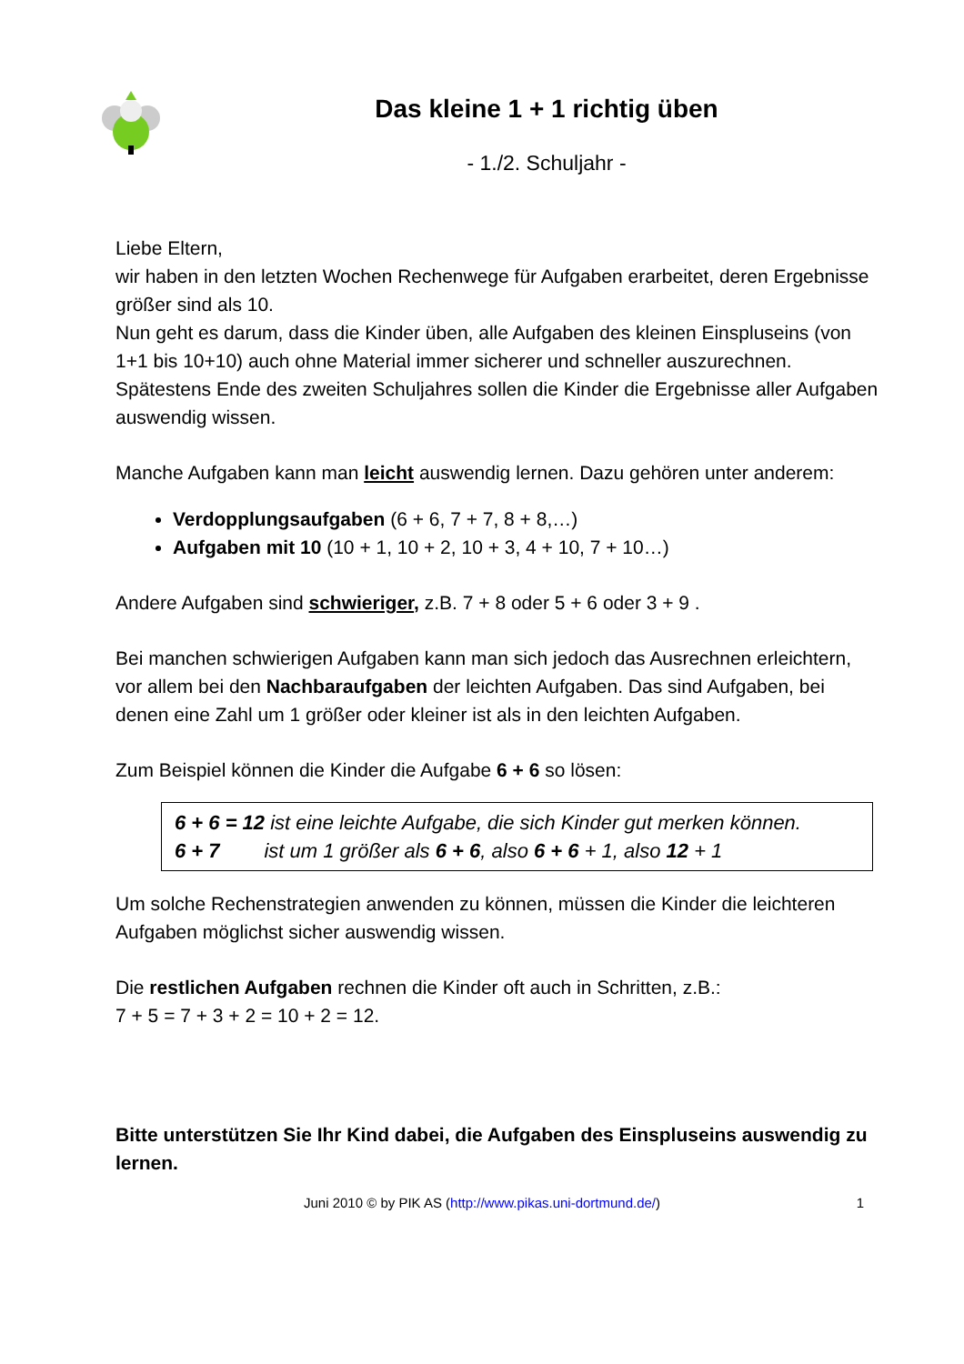Das kleine 1 + 1 richtig üben
- 1./2. Schuljahr -
Liebe Eltern,
wir haben in den letzten Wochen Rechenwege für Aufgaben erarbeitet, deren Ergebnisse größer sind als 10.
Nun geht es darum, dass die Kinder üben, alle Aufgaben des kleinen Einspluseins (von 1+1 bis 10+10) auch ohne Material immer sicherer und schneller auszurechnen. Spätestens Ende des zweiten Schuljahres sollen die Kinder die Ergebnisse aller Aufgaben auswendig wissen.
Manche Aufgaben kann man leicht auswendig lernen. Dazu gehören unter anderem:
Verdopplungsaufgaben (6 + 6, 7 + 7, 8 + 8,…)
Aufgaben mit 10 (10 + 1, 10 + 2, 10 + 3, 4 + 10, 7 + 10…)
Andere Aufgaben sind schwieriger, z.B. 7 + 8 oder 5 + 6 oder 3 + 9 .
Bei manchen schwierigen Aufgaben kann man sich jedoch das Ausrechnen erleichtern, vor allem bei den Nachbaraufgaben der leichten Aufgaben. Das sind Aufgaben, bei denen eine Zahl um 1 größer oder kleiner ist als in den leichten Aufgaben.
Zum Beispiel können die Kinder die Aufgabe 6 + 6 so lösen:
6 + 6 = 12 ist eine leichte Aufgabe, die sich Kinder gut merken können.
6 + 7 ist um 1 größer als 6 + 6, also 6 + 6 + 1, also 12 + 1
Um solche Rechenstrategien anwenden zu können, müssen die Kinder die leichteren Aufgaben möglichst sicher auswendig wissen.
Die restlichen Aufgaben rechnen die Kinder oft auch in Schritten, z.B.:
7 + 5 = 7 + 3 + 2 = 10 + 2 = 12.
Bitte unterstützen Sie Ihr Kind dabei, die Aufgaben des Einspluseins auswendig zu lernen.
Juni 2010 © by PIK AS (http://www.pikas.uni-dortmund.de/) 1